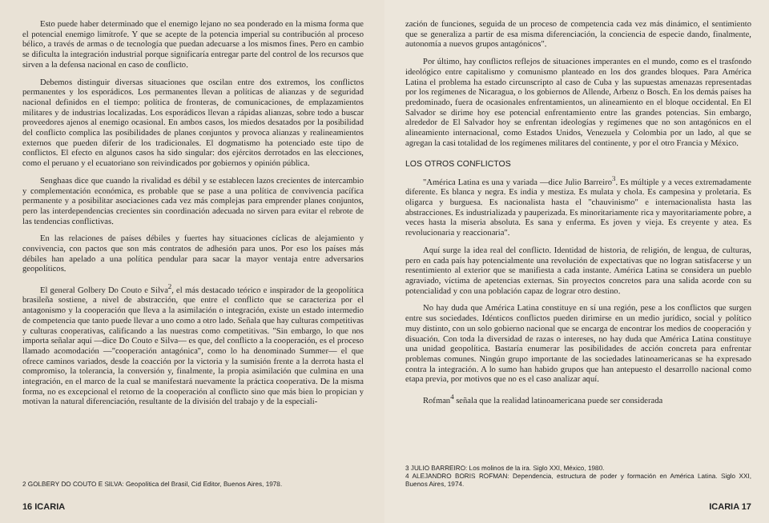Esto puede haber determinado que el enemigo lejano no sea ponderado en la misma forma que el potencial enemigo limítrofe. Y que se acepte de la potencia imperial su contribución al proceso bélico, a través de armas o de tecnología que puedan adecuarse a los mismos fines. Pero en cambio se dificulta la integración industrial porque significaría entregar parte del control de los recursos que sirven a la defensa nacional en caso de conflicto.
Debemos distinguir diversas situaciones que oscilan entre dos extremos, los conflictos permanentes y los esporádicos. Los permanentes llevan a políticas de alianzas y de seguridad nacional definidos en el tiempo: política de fronteras, de comunicaciones, de emplazamientos militares y de industrias localizadas. Los esporádicos llevan a rápidas alianzas, sobre todo a buscar proveedores ajenos al enemigo ocasional. En ambos casos, los miedos desatados por la posibilidad del conflicto complica las posibilidades de planes conjuntos y provoca alianzas y realineamientos externos que pueden diferir de los tradicionales. El dogmatismo ha potenciado este tipo de conflictos. El efecto en algunos casos ha sido singular: dos ejércitos derrotados en las elecciones, como el peruano y el ecuatoriano son reivindicados por gobiernos y opinión pública.
Senghaas dice que cuando la rivalidad es débil y se establecen lazos crecientes de intercambio y complementación económica, es probable que se pase a una política de convivencia pacífica permanente y a posibilitar asociaciones cada vez más complejas para emprender planes conjuntos, pero las interdependencias crecientes sin coordinación adecuada no sirven para evitar el rebrote de las tendencias conflictivas.
En las relaciones de países débiles y fuertes hay situaciones cíclicas de alejamiento y convivencia, con pactos que son más contratos de adhesión para unos. Por eso los países más débiles han apelado a una política pendular para sacar la mayor ventaja entre adversarios geopolíticos.
El general Golbery Do Couto e Silva<sup>2</sup>, el más destacado teórico e inspirador de la geopolítica brasileña sostiene, a nivel de abstracción, que entre el conflicto que se caracteriza por el antagonismo y la cooperación que lleva a la asimilación o integración, existe un estado intermedio de competencia que tanto puede llevar a uno como a otro lado. Señala que hay culturas competitivas y culturas cooperativas, calificando a las nuestras como competitivas. "Sin embargo, lo que nos importa señalar aquí —dice Do Couto e Silva— es que, del conflicto a la cooperación, es el proceso llamado acomodación —"cooperación antagónica", como lo ha denominado Summer— el que ofrece caminos variados, desde la coacción por la victoria y la sumisión frente a la derrota hasta el compromiso, la tolerancia, la conversión y, finalmente, la propia asimilación que culmina en una integración, en el marco de la cual se manifestará nuevamente la práctica cooperativa. De la misma forma, no es excepcional el retorno de la cooperación al conflicto sino que más bien lo propician y motivan la natural diferenciación, resultante de la división del trabajo y de la especiali-
2 GOLBERY DO COUTO E SILVA: Geopolítica del Brasil, Cid Editor, Buenos Aires, 1978.
16 ICARIA
zación de funciones, seguida de un proceso de competencia cada vez más dinámico, el sentimiento que se generaliza a partir de esa misma diferenciación, la conciencia de especie dando, finalmente, autonomía a nuevos grupos antagónicos".
Por último, hay conflictos reflejos de situaciones imperantes en el mundo, como es el trasfondo ideológico entre capitalismo y comunismo planteado en los dos grandes bloques. Para América Latina el problema ha estado circunscripto al caso de Cuba y las supuestas amenazas representadas por los regímenes de Nicaragua, o los gobiernos de Allende, Arbenz o Bosch. En los demás países ha predominado, fuera de ocasionales enfrentamientos, un alineamiento en el bloque occidental. En El Salvador se dirime hoy ese potencial enfrentamiento entre las grandes potencias. Sin embargo, alrededor de El Salvador hoy se enfrentan ideologías y regímenes que no son antagónicos en el alineamiento internacional, como Estados Unidos, Venezuela y Colombia por un lado, al que se agregan la casi totalidad de los regímenes militares del continente, y por el otro Francia y México.
LOS OTROS CONFLICTOS
"América Latina es una y variada —dice Julio Barreiro<sup>3</sup>. Es múltiple y a veces extremadamente diferente. Es blanca y negra. Es india y mestiza. Es mulata y chola. Es campesina y proletaria. Es oligarca y burguesa. Es nacionalista hasta el "chauvinismo" e internacionalista hasta las abstracciones. Es industrializada y pauperizada. Es minoritariamente rica y mayoritariamente pobre, a veces hasta la miseria absoluta. Es sana y enferma. Es joven y vieja. Es creyente y atea. Es revolucionaria y reaccionaria".
Aquí surge la idea real del conflicto. Identidad de historia, de religión, de lengua, de culturas, pero en cada país hay potencialmente una revolución de expectativas que no logran satisfacerse y un resentimiento al exterior que se manifiesta a cada instante. América Latina se considera un pueblo agraviado, víctima de apetencias externas. Sin proyectos concretos para una salida acorde con su potencialidad y con una población capaz de lograr otro destino.
No hay duda que América Latina constituye en sí una región, pese a los conflictos que surgen entre sus sociedades. Idénticos conflictos pueden dirimirse en un medio jurídico, social y político muy distinto, con un solo gobierno nacional que se encarga de encontrar los medios de cooperación y disuación. Con toda la diversidad de razas o intereses, no hay duda que América Latina constituye una unidad geopolítica. Bastaría enumerar las posibilidades de acción concreta para enfrentar problemas comunes. Ningún grupo importante de las sociedades latinoamericanas se ha expresado contra la integración. A lo sumo han habido grupos que han antepuesto el desarrollo nacional como etapa previa, por motivos que no es el caso analizar aquí.
Rofman<sup>4</sup> señala que la realidad latinoamericana puede ser considerada
3 JULIO BARREIRO: Los molinos de la ira. Siglo XXI, México, 1980.
4 ALEJANDRO BORIS ROFMAN: Dependencia, estructura de poder y formación en América Latina. Siglo XXI, Buenos Aires, 1974.
ICARIA 17